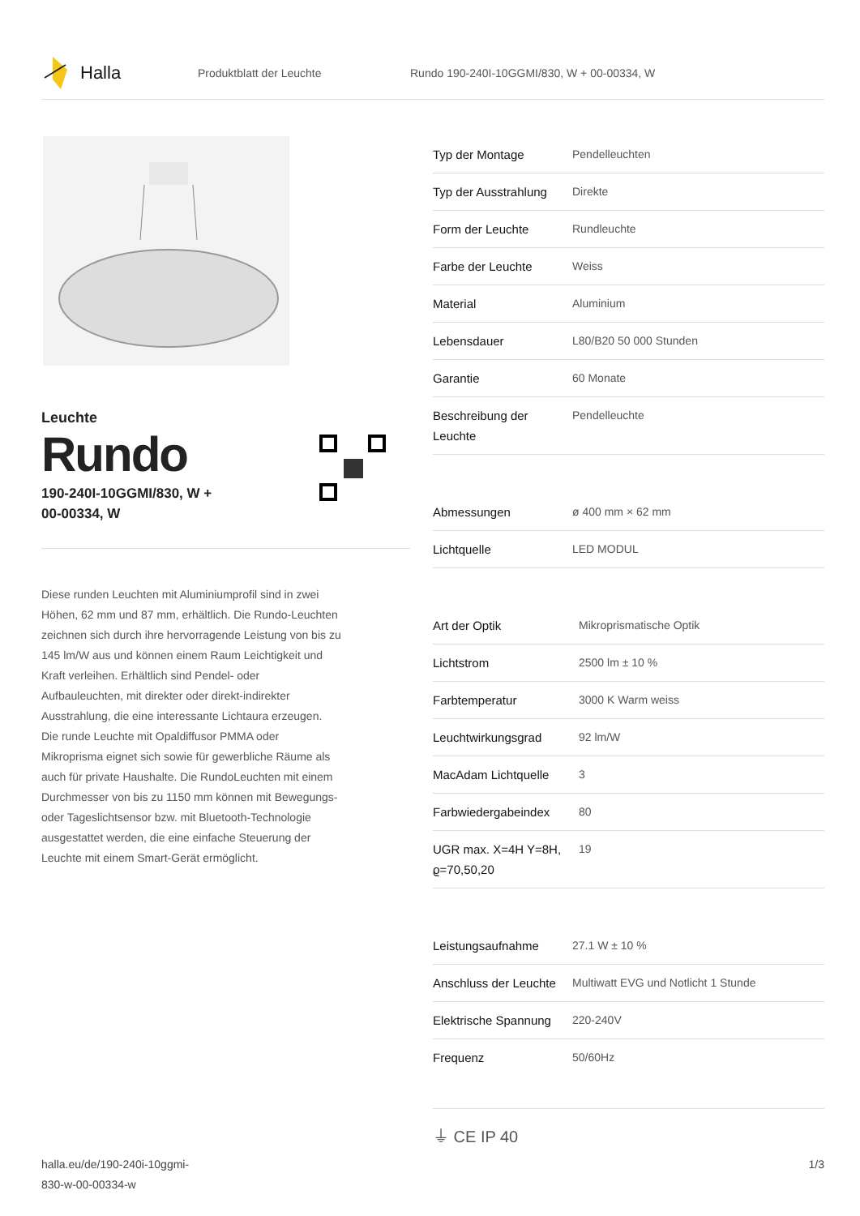Halla
Produktblatt der Leuchte
Rundo 190-240I-10GGMI/830, W + 00-00334, W
Leuchte
Rundo
190-240I-10GGMI/830, W +
00-00334, W
Diese runden Leuchten mit Aluminiumprofil sind in zwei Höhen, 62 mm und 87 mm, erhältlich. Die Rundo-Leuchten zeichnen sich durch ihre hervorragende Leistung von bis zu 145 lm/W aus und können einem Raum Leichtigkeit und Kraft verleihen. Erhältlich sind Pendel- oder Aufbauleuchten, mit direkter oder direkt-indirekter Ausstrahlung, die eine interessante Lichtaura erzeugen. Die runde Leuchte mit Opaldiffusor PMMA oder Mikroprisma eignet sich sowie für gewerbliche Räume als auch für private Haushalte. Die RundoLeuchten mit einem Durchmesser von bis zu 1150 mm können mit Bewegungs- oder Tageslichtsensor bzw. mit Bluetooth-Technologie ausgestattet werden, die eine einfache Steuerung der Leuchte mit einem Smart-Gerät ermöglicht.
| Typ der Montage | Pendelleuchten |
| Typ der Ausstrahlung | Direkte |
| Form der Leuchte | Rundleuchte |
| Farbe der Leuchte | Weiss |
| Material | Aluminium |
| Lebensdauer | L80/B20 50 000 Stunden |
| Garantie | 60 Monate |
| Beschreibung der Leuchte | Pendelleuchte |
| Abmessungen | ø 400 mm × 62 mm |
| Lichtquelle | LED MODUL |
| Art der Optik | Mikroprismatische Optik |
| Lichtstrom | 2500 lm ± 10 % |
| Farbtemperatur | 3000 K Warm weiss |
| Leuchtwirkungsgrad | 92 lm/W |
| MacAdam Lichtquelle | 3 |
| Farbwiedergabeindex | 80 |
| UGR max. X=4H Y=8H, ϱ=70,50,20 | 19 |
| Leistungsaufnahme | 27.1 W ± 10 % |
| Anschluss der Leuchte | Multiwatt EVG und Notlicht 1 Stunde |
| Elektrische Spannung | 220-240V |
| Frequenz | 50/60Hz |
⏚ CE IP 40
halla.eu/de/190-240i-10ggmi-
830-w-00-00334-w
1/3